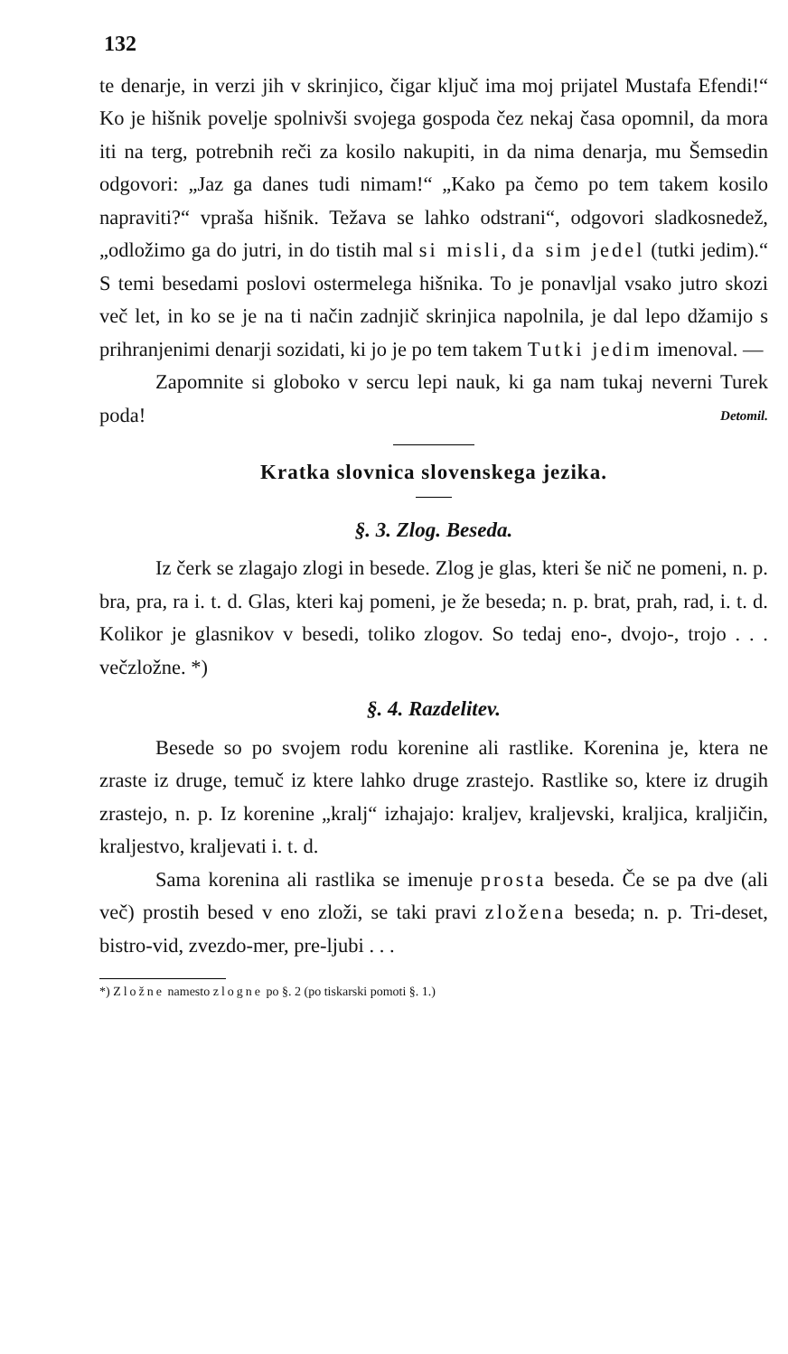132
te denarje, in verzi jih v skrinjico, čigar ključ ima moj prijatel Mustafa Efendi!“ Ko je hišnik povelje spolnivši svojega gospoda čez nekaj časa opomnil, da mora iti na terg, potrebnih reči za kosilo nakupiti, in da nima denarja, mu Šemsedin odgovori: „Jaz ga danes tudi nimam!“ „Kako pa čemo po tem takem kosilo napraviti?“ vpraša hišnik. Težava se lahko odstrani“, odgovori sladkosnedež, „odložimo ga do jutri, in do tistih mal si misli, da sim jedel (tutki jedim).“ S temi besedami poslovi ostermelega hišnika. To je ponavljal vsako jutro skozi več let, in ko se je na ti način zadnjič skrinjica napolnila, je dal lepo džamijo s prihranjenimi denarji sozidati, ki jo je po tem takem Tutki jedim imenoval. —
Zapomnite si globoko v sercu lepi nauk, ki ga nam tukaj neverni Turek poda! Detomil.
Kratka slovnica slovenskega jezika.
§. 3. Zlog. Beseda.
Iz čerk se zlagajo zlogi in besede. Zlog je glas, kteri še nič ne pomeni, n. p. bra, pra, ra i. t. d. Glas, kteri kaj pomeni, je že beseda; n. p. brat, prah, rad, i. t. d. Kolikor je glasnikov v besedi, toliko zlogov. So tedaj eno-, dvojo-, trojo . . . večzložne. *)
§. 4. Razdelitev.
Besede so po svojem rodu korenine ali rastlike. Korenina je, ktera ne zraste iz druge, temuč iz ktere lahko druge zrastejo. Rastlike so, ktere iz drugih zrastejo, n. p. Iz korenine „kralj“ izhajajo: kraljev, kraljevski, kraljica, kraljičin, kraljestvo, kraljevati i. t. d.
Sama korenina ali rastlika se imenuje prosta beseda. Če se pa dve (ali več) prostih besed v eno zloži, se taki pravi zložena beseda; n. p. Tri-deset, bistro-vid, zvezdo-mer, pre-ljubi . . .
*) Zložne namesto zlogne po §. 2 (po tiskarski pomoti §. 1.)